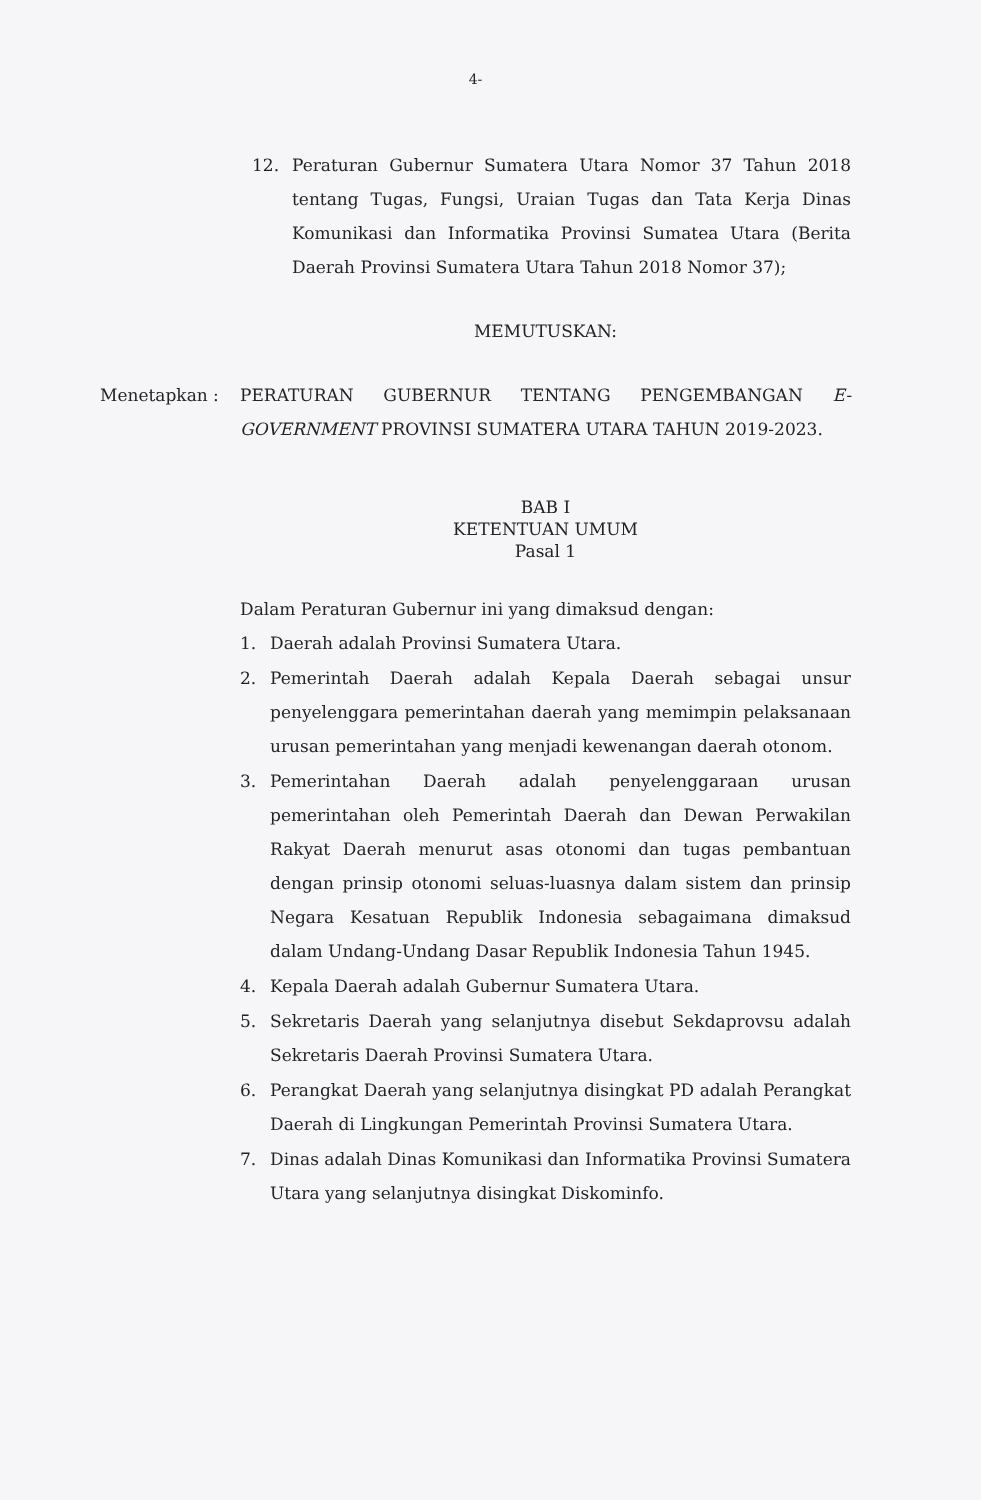4-
12. Peraturan Gubernur Sumatera Utara Nomor 37 Tahun 2018 tentang Tugas, Fungsi, Uraian Tugas dan Tata Kerja Dinas Komunikasi dan Informatika Provinsi Sumatea Utara (Berita Daerah Provinsi Sumatera Utara Tahun 2018 Nomor 37);
MEMUTUSKAN:
Menetapkan : PERATURAN GUBERNUR TENTANG PENGEMBANGAN E-GOVERNMENT PROVINSI SUMATERA UTARA TAHUN 2019-2023.
BAB I
KETENTUAN UMUM
Pasal 1
Dalam Peraturan Gubernur ini yang dimaksud dengan:
1. Daerah adalah Provinsi Sumatera Utara.
2. Pemerintah Daerah adalah Kepala Daerah sebagai unsur penyelenggara pemerintahan daerah yang memimpin pelaksanaan urusan pemerintahan yang menjadi kewenangan daerah otonom.
3. Pemerintahan Daerah adalah penyelenggaraan urusan pemerintahan oleh Pemerintah Daerah dan Dewan Perwakilan Rakyat Daerah menurut asas otonomi dan tugas pembantuan dengan prinsip otonomi seluas-luasnya dalam sistem dan prinsip Negara Kesatuan Republik Indonesia sebagaimana dimaksud dalam Undang-Undang Dasar Republik Indonesia Tahun 1945.
4. Kepala Daerah adalah Gubernur Sumatera Utara.
5. Sekretaris Daerah yang selanjutnya disebut Sekdaprovsu adalah Sekretaris Daerah Provinsi Sumatera Utara.
6. Perangkat Daerah yang selanjutnya disingkat PD adalah Perangkat Daerah di Lingkungan Pemerintah Provinsi Sumatera Utara.
7. Dinas adalah Dinas Komunikasi dan Informatika Provinsi Sumatera Utara yang selanjutnya disingkat Diskominfo.